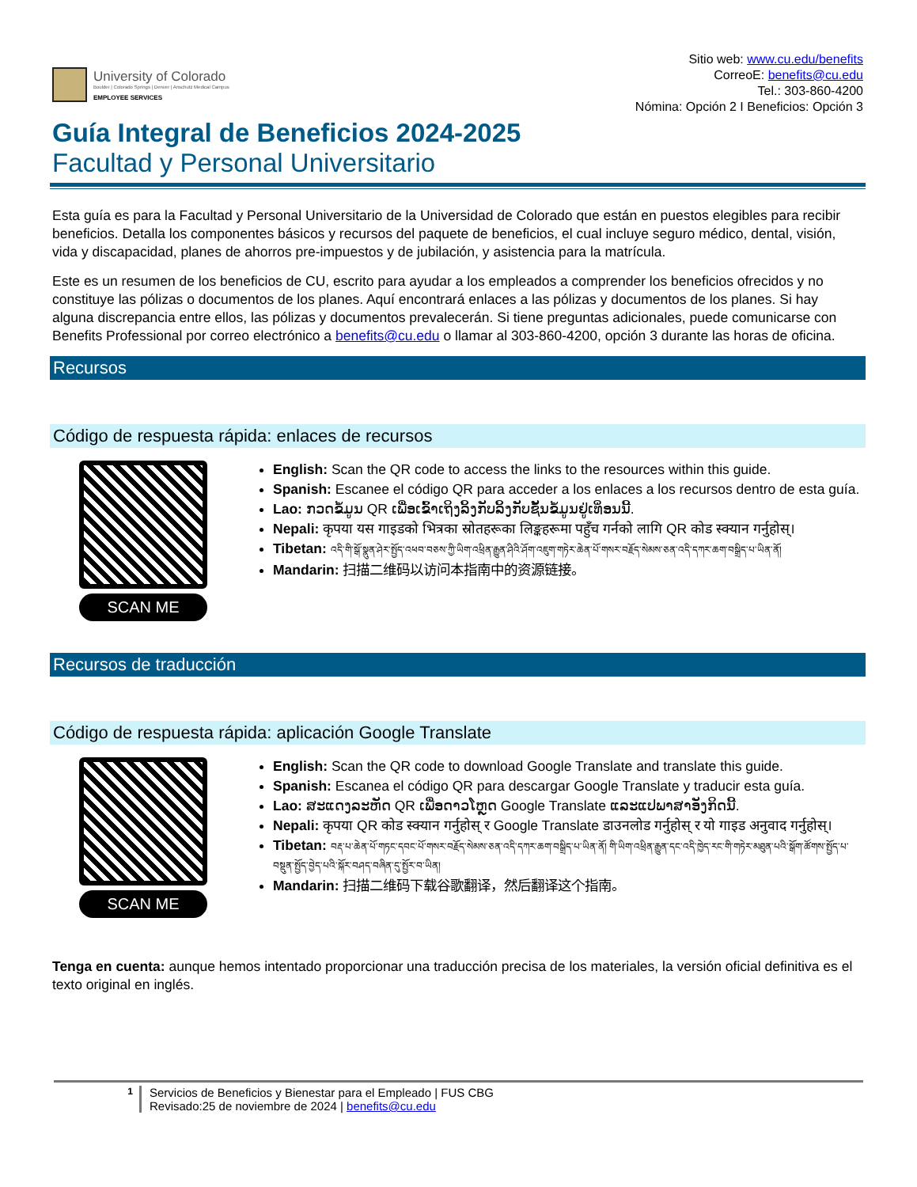University of Colorado
Boulder | Colorado Springs | Denver | Anschutz Medical Campus
EMPLOYEE SERVICES
Sitio web: www.cu.edu/benefits
CorreoE: benefits@cu.edu
Tel.: 303-860-4200
Nómina: Opción 2 I Beneficios: Opción 3
Guía Integral de Beneficios 2024-2025
Facultad y Personal Universitario
Esta guía es para la Facultad y Personal Universitario de la Universidad de Colorado que están en puestos elegibles para recibir beneficios. Detalla los componentes básicos y recursos del paquete de beneficios, el cual incluye seguro médico, dental, visión, vida y discapacidad, planes de ahorros pre-impuestos y de jubilación, y asistencia para la matrícula.
Este es un resumen de los beneficios de CU, escrito para ayudar a los empleados a comprender los beneficios ofrecidos y no constituye las pólizas o documentos de los planes. Aquí encontrará enlaces a las pólizas y documentos de los planes. Si hay alguna discrepancia entre ellos, las pólizas y documentos prevalecerán. Si tiene preguntas adicionales, puede comunicarse con Benefits Professional por correo electrónico a benefits@cu.edu o llamar al 303-860-4200, opción 3 durante las horas de oficina.
Recursos
Código de respuesta rápida: enlaces de recursos
SCAN ME
English: Scan the QR code to access the links to the resources within this guide.
Spanish: Escanee el código QR para acceder a los enlaces a los recursos dentro de esta guía.
Lao: ກວດຂໍ້ມູນ QR ເພື່ອເຂົ້າເຖິງລິ້ງກັບລິ້ງກັບຊັ້ນຂໍ້ມູນຢູ່ເທິ່ອນນີ້.
Nepali: कृपया यस गाइडको भित्रका स्रोतहरूका लिङ्कहरूमा पहुँच गर्नको लागि QR कोड स्क्यान गर्नुहोस्।
Tibetan: འདི་གི་སྒོ་སྣུན་ཤེར་སྤྱོད་འཕབ་བཅས་ཀྱི་ཡིག་འཕྲིན་རྒྱུན་ཤིའི་ཤོག་འཇུག་གཏེར་ཆེན་པོ་གསར་བརྗོད་སེམས་ཅན་འདི་དཀར་ཆག་བསྒྲིད་པ་ཡིན་ནོ།
Mandarin: 扫描二维码以访问本指南中的资源链接。
Recursos de traducción
Código de respuesta rápida: aplicación Google Translate
SCAN ME
English: Scan the QR code to download Google Translate and translate this guide.
Spanish: Escanea el código QR para descargar Google Translate y traducir esta guía.
Lao: ສະແດງລະຫັດ QR ເພື່ອດາວໂຫຼດ Google Translate ແລະແປພາສາອັງກິດນີ້.
Nepali: कृपया QR कोड स्क्यान गर्नुहोस् र Google Translate डाउनलोड गर्नुहोस् र यो गाइड अनुवाद गर्नुहोस्।
Tibetan: བརྡ་པ་ཆེན་པོ་གཏང་དབང་པོ་གསར་བརྗོད་སེམས་ཅན་འདི་དཀར་ཆག་བསྒྲིད་པ་ཡིན་ནོ། གི་ཡིག་འཕྲིན་རྒྱུན་དང་འདི་ཁྱེད་རང་གི་གཏེར་མཐུན་པའི་སྒོག་ཚོགས་སྤྱོད་པ་བསྡུན་སྤྱོད་བྱེད་པའི་སྐོར་བཤད་བཞིན་དུ་སྤྱོར་བ་ཡིན།
Mandarin: 扫描二维码下载谷歌翻译，然后翻译这个指南。
Tenga en cuenta: aunque hemos intentado proporcionar una traducción precisa de los materiales, la versión oficial definitiva es el texto original en inglés.
1
Servicios de Beneficios y Bienestar para el Empleado | FUS CBG
Revisado:25 de noviembre de 2024 | benefits@cu.edu